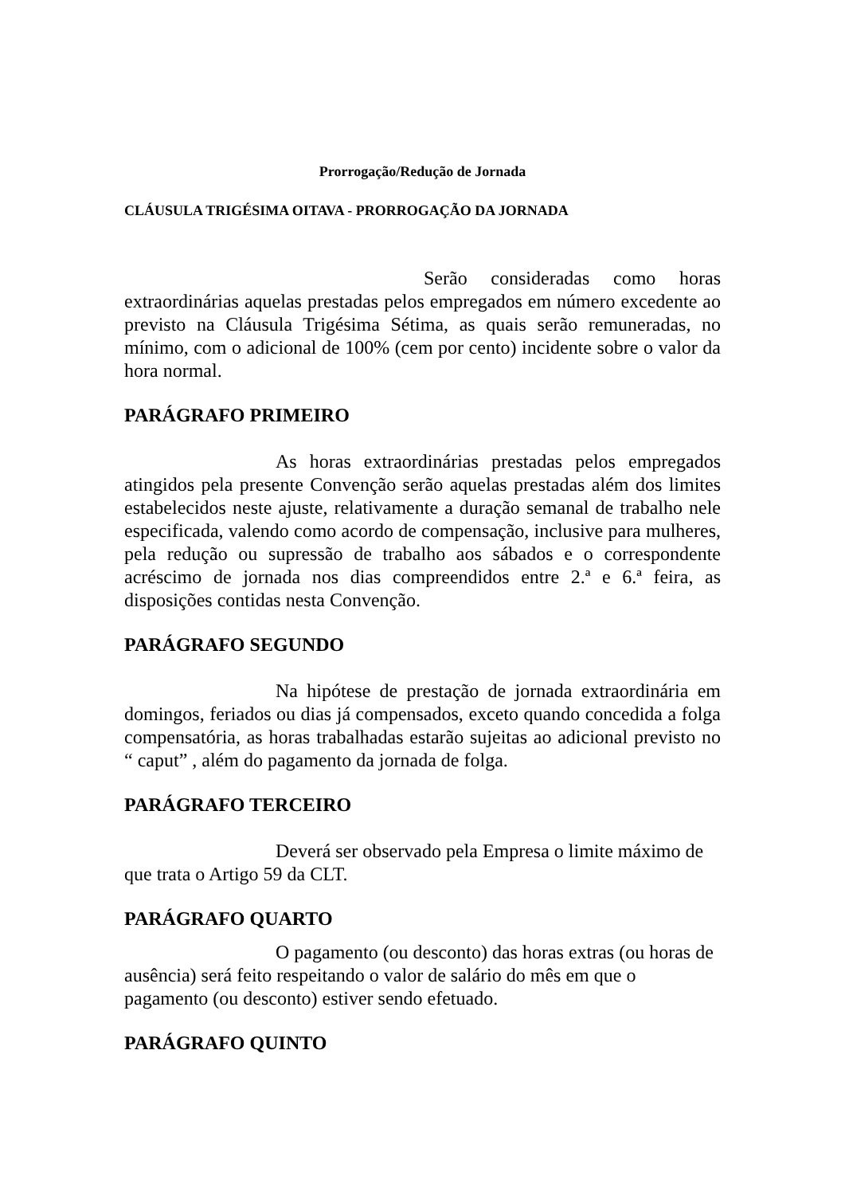Prorrogação/Redução de Jornada
CLÁUSULA TRIGÉSIMA OITAVA - PRORROGAÇÃO DA JORNADA
Serão consideradas como horas extraordinárias aquelas prestadas pelos empregados em número excedente ao previsto na Cláusula Trigésima Sétima, as quais serão remuneradas, no mínimo, com o adicional de 100% (cem por cento) incidente sobre o valor da hora normal.
PARÁGRAFO PRIMEIRO
As horas extraordinárias prestadas pelos empregados atingidos pela presente Convenção serão aquelas prestadas além dos limites estabelecidos neste ajuste, relativamente a duração semanal de trabalho nele especificada, valendo como acordo de compensação, inclusive para mulheres, pela redução ou supressão de trabalho aos sábados e o correspondente acréscimo de jornada nos dias compreendidos entre 2.ª e 6.ª feira, as disposições contidas nesta Convenção.
PARÁGRAFO SEGUNDO
Na hipótese de prestação de jornada extraordinária em domingos, feriados ou dias já compensados, exceto quando concedida a folga compensatória, as horas trabalhadas estarão sujeitas ao adicional previsto no “ caput” , além do pagamento da jornada de folga.
PARÁGRAFO TERCEIRO
Deverá ser observado pela Empresa o limite máximo de que trata o Artigo 59 da CLT.
PARÁGRAFO QUARTO
O pagamento (ou desconto) das horas extras (ou horas de ausência) será feito respeitando o valor de salário do mês em que o pagamento (ou desconto) estiver sendo efetuado.
PARÁGRAFO QUINTO